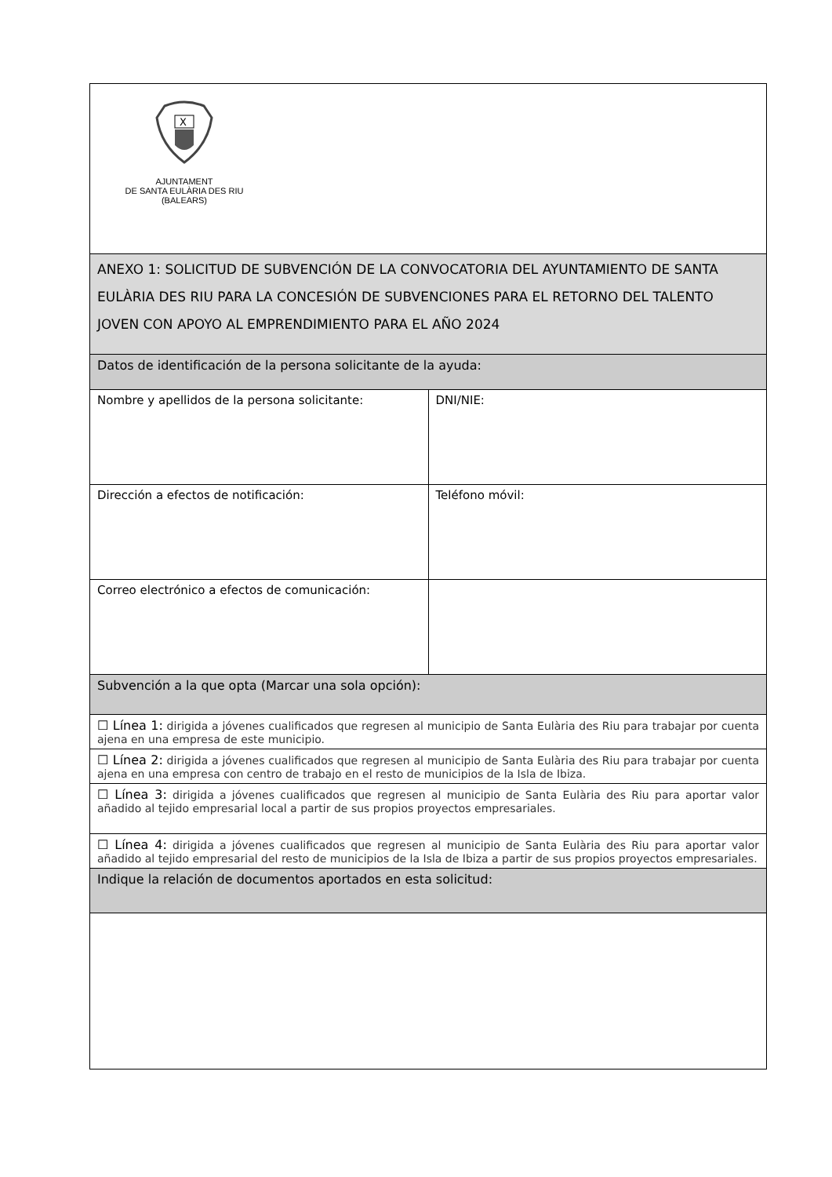| X AJUNTAMENT DE SANTA EULÀRIA DES RIU (BALEARS) | |
| ANEXO 1: SOLICITUD DE SUBVENCIÓN DE LA CONVOCATORIA DEL AYUNTAMIENTO DE SANTA EULÀRIA DES RIU PARA LA CONCESIÓN DE SUBVENCIONES PARA EL RETORNO DEL TALENTO JOVEN CON APOYO AL EMPRENDIMIENTO PARA EL AÑO 2024 | |
| Datos de identificación de la persona solicitante de la ayuda: | |
| Nombre y apellidos de la persona solicitante: | DNI/NIE: |
| Dirección a efectos de notificación: | Teléfono móvil: |
| Correo electrónico a efectos de comunicación: | |
| Subvención a la que opta (Marcar una sola opción): | |
| ☐ Línea 1: dirigida a jóvenes cualificados que regresen al municipio de Santa Eulària des Riu para trabajar por cuenta ajena en una empresa de este municipio. | |
| ☐ Línea 2: dirigida a jóvenes cualificados que regresen al municipio de Santa Eulària des Riu para trabajar por cuenta ajena en una empresa con centro de trabajo en el resto de municipios de la Isla de Ibiza. | |
| ☐ Línea 3: dirigida a jóvenes cualificados que regresen al municipio de Santa Eulària des Riu para aportar valor añadido al tejido empresarial local a partir de sus propios proyectos empresariales. | |
| ☐ Línea 4: dirigida a jóvenes cualificados que regresen al municipio de Santa Eulària des Riu para aportar valor añadido al tejido empresarial del resto de municipios de la Isla de Ibiza a partir de sus propios proyectos empresariales. | |
| Indique la relación de documentos aportados en esta solicitud: | |